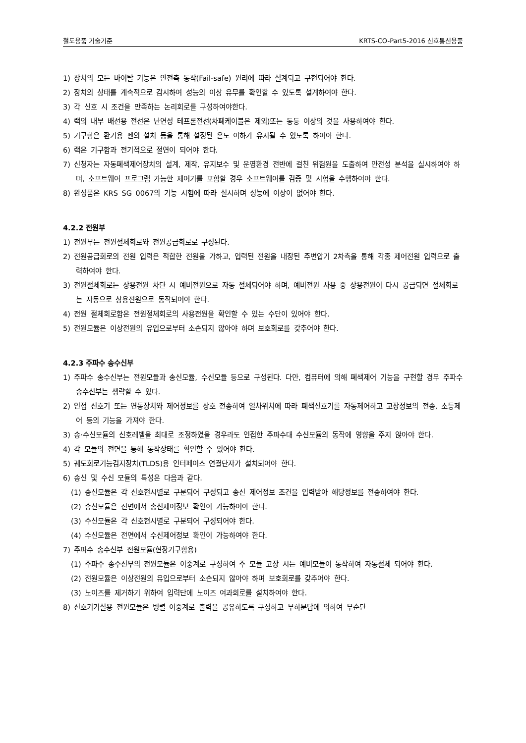철도용품 기술기준 KRTS-CO-Part5-2016 신호통신용품
1) 장치의 모든 바이탈 기능은 안전측 동작(Fail-safe) 원리에 따라 설계되고 구현되어야 한다.
2) 장치의 상태를 계속적으로 감시하여 성능의 이상 유무를 확인할 수 있도록 설계하여야 한다.
3) 각 신호 시 조건을 만족하는 논리회로를 구성하여야한다.
4) 랙의 내부 배선용 전선은 난연성 테프론전선(차폐케이블은 제외)또는 동등 이상의 것을 사용하여야 한다.
5) 기구함은 환기용 펜의 설치 등을 통해 설정된 온도 이하가 유지될 수 있도록 하여야 한다.
6) 랙은 기구함과 전기적으로 절연이 되어야 한다.
7) 신청자는 자동폐색제어장치의 설계, 제작, 유지보수 및 운영환경 전반에 걸친 위험원을 도출하여 안전성 분석을 실시하여야 하며, 소프트웨어 프로그램 가능한 제어기를 포함할 경우 소프트웨어를 검증 및 시험을 수행하여야 한다.
8) 완성품은 KRS SG 0067의 기능 시험에 따라 실시하며 성능에 이상이 없어야 한다.
4.2.2 전원부
1) 전원부는 전원절체회로와 전원공급회로로 구성된다.
2) 전원공급회로의 전원 입력은 적합한 전원을 가하고, 입력된 전원을 내장된 주변압기 2차측을 통해 각종 제어전원 입력으로 출력하여야 한다.
3) 전원절체회로는 상용전원 차단 시 예비전원으로 자동 절체되어야 하며, 예비전원 사용 중 상용전원이 다시 공급되면 절체회로는 자동으로 상용전원으로 동작되어야 한다.
4) 전원 절체회로함은 전원절체회로의 사용전원을 확인할 수 있는 수단이 있어야 한다.
5) 전원모듈은 이상전원의 유입으로부터 소손되지 않아야 하며 보호회로를 갖추어야 한다.
4.2.3 주파수 송수신부
1) 주파수 송수신부는 전원모듈과 송신모듈, 수신모듈 등으로 구성된다. 다만, 컴퓨터에 의해 폐색제어 기능을 구현할 경우 주파수송수신부는 생략할 수 있다.
2) 인접 신호기 또는 연동장치와 제어정보를 상호 전송하여 열차위치에 따라 폐색신호기를 자동제어하고 고장정보의 전송, 소등제어 등의 기능을 가져야 한다.
3) 송·수신모듈의 신호레벨을 최대로 조정하였을 경우라도 인접한 주파수대 수신모듈의 동작에 영향을 주지 않아야 한다.
4) 각 모듈의 전면을 통해 동작상태를 확인할 수 있어야 한다.
5) 궤도회로기능검지장치(TLDS)용 인터페이스 연결단자가 설치되어야 한다.
6) 송신 및 수신 모듈의 특성은 다음과 같다.
(1) 송신모듈은 각 신호현시별로 구분되어 구성되고 송신 제어정보 조건을 입력받아 해당정보를 전송하여야 한다.
(2) 송신모듈은 전면에서 송신제어정보 확인이 가능하여야 한다.
(3) 수신모듈은 각 신호현시별로 구분되어 구성되어야 한다.
(4) 수신모듈은 전면에서 수신제어정보 확인이 가능하여야 한다.
7) 주파수 송수신부 전원모듈(현장기구함용)
(1) 주파수 송수신부의 전원모듈은 이중계로 구성하여 주 모듈 고장 시는 예비모듈이 동작하여 자동절체 되어야 한다.
(2) 전원모듈은 이상전원의 유입으로부터 소손되지 않아야 하며 보호회로를 갖추어야 한다.
(3) 노이즈를 제거하기 위하여 입력단에 노이즈 여과회로를 설치하여야 한다.
8) 신호기기실용 전원모듈은 병렬 이중계로 출력을 공유하도록 구성하고 부하분담에 의하여 무순단